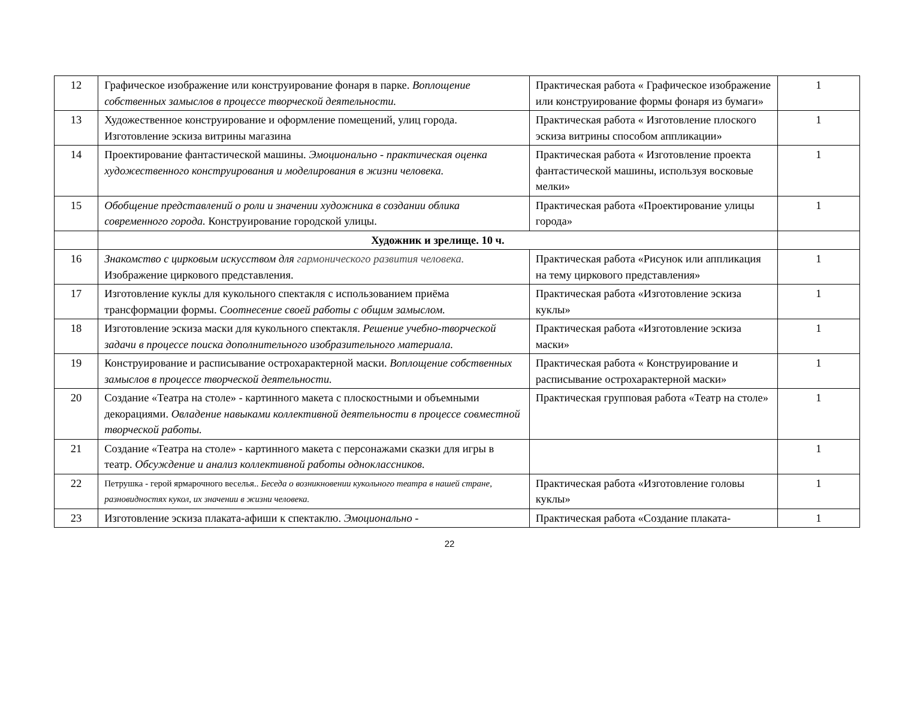| 12 | Графическое изображение или конструирование фонаря в парке. Воплощение собственных замыслов в процессе творческой деятельности. | Практическая работа « Графическое изображение или конструирование формы фонаря из бумаги» | 1 |
| 13 | Художественное конструирование и оформление помещений, улиц города. Изготовление эскиза витрины магазина | Практическая работа « Изготовление плоского эскиза витрины способом аппликации» | 1 |
| 14 | Проектирование фантастической машины. Эмоционально - практическая оценка художественного конструирования и моделирования в жизни человека. | Практическая работа « Изготовление проекта фантастической машины, используя восковые мелки» | 1 |
| 15 | Обобщение представлений о роли и значении художника в создании облика современного города. Конструирование городской улицы. | Практическая работа «Проектирование улицы города» | 1 |
| | Художник и зрелище. 10 ч. | | |
| 16 | Знакомство с цирковым искусством для гармонического развития человека. Изображение циркового представления. | Практическая работа «Рисунок или аппликация на тему циркового представления» | 1 |
| 17 | Изготовление куклы для кукольного спектакля с использованием приёма трансформации формы. Соотнесение своей работы с общим замыслом. | Практическая работа «Изготовление эскиза куклы» | 1 |
| 18 | Изготовление эскиза маски для кукольного спектакля. Решение учебно-творческой задачи в процессе поиска дополнительного изобразительного материала. | Практическая работа «Изготовление эскиза маски» | 1 |
| 19 | Конструирование и расписывание острохарактерной маски. Воплощение собственных замыслов в процессе творческой деятельности. | Практическая работа « Конструирование и расписывание острохарактерной маски» | 1 |
| 20 | Создание «Театра на столе» - картинного макета с плоскостными и объемными декорациями. Овладение навыками коллективной деятельности в процессе совместной творческой работы. | Практическая групповая работа «Театр на столе» | 1 |
| 21 | Создание «Театра на столе» - картинного макета с персонажами сказки для игры в театр. Обсуждение и анализ коллективной работы одноклассников. | | 1 |
| 22 | Петрушка - герой ярмарочного веселья.. Беседа о возникновении кукольного театра в нашей стране, разновидностях кукол, их значении в жизни человека. | Практическая работа «Изготовление головы куклы» | 1 |
| 23 | Изготовление эскиза плаката-афиши к спектаклю. Эмоционально - | Практическая работа «Создание плаката- | 1 |
22